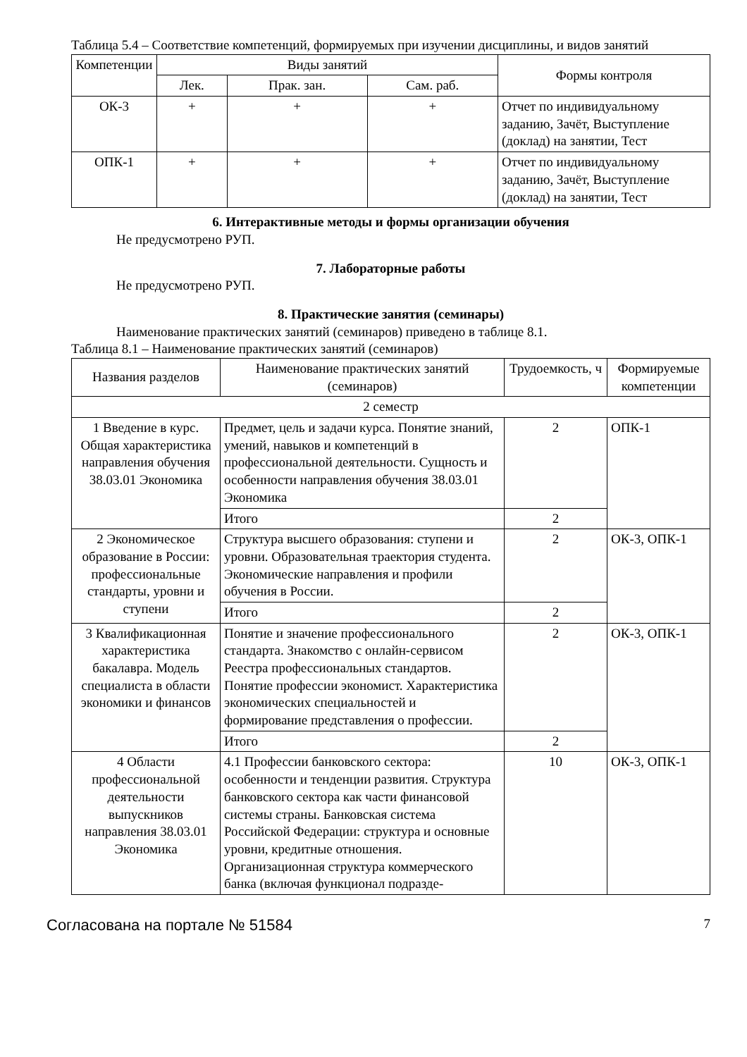Таблица 5.4 – Соответствие компетенций, формируемых при изучении дисциплины, и видов занятий
| Компетенции | Виды занятий | | | Формы контроля |
| --- | --- | --- | --- | --- |
| | Лек. | Прак. зан. | Сам. раб. | |
| ОК-3 | + | + | + | Отчет по индивидуальному заданию, Зачёт, Выступление (доклад) на занятии, Тест |
| ОПК-1 | + | + | + | Отчет по индивидуальному заданию, Зачёт, Выступление (доклад) на занятии, Тест |
6. Интерактивные методы и формы организации обучения
Не предусмотрено РУП.
7. Лабораторные работы
Не предусмотрено РУП.
8. Практические занятия (семинары)
Наименование практических занятий (семинаров) приведено в таблице 8.1.
Таблица 8.1 – Наименование практических занятий (семинаров)
| Названия разделов | Наименование практических занятий (семинаров) | Трудоемкость, ч | Формируемые компетенции |
| --- | --- | --- | --- |
| 2 семестр | | | |
| 1 Введение в курс. Общая характеристика направления обучения 38.03.01 Экономика | Предмет, цель и задачи курса. Понятие знаний, умений, навыков и компетенций в профессиональной деятельности. Сущность и особенности направления обучения 38.03.01 Экономика | 2 | ОПК-1 |
| | Итого | 2 | |
| 2 Экономическое образование в России: профессиональные стандарты, уровни и ступени | Структура высшего образования: ступени и уровни. Образовательная траектория студента. Экономические направления и профили обучения в России. | 2 | ОК-3, ОПК-1 |
| | Итого | 2 | |
| 3 Квалификационная характеристика бакалавра. Модель специалиста в области экономики и финансов | Понятие и значение профессионального стандарта. Знакомство с онлайн-сервисом Реестра профессиональных стандартов. Понятие профессии экономист. Характеристика экономических специальностей и формирование представления о профессии. | 2 | ОК-3, ОПК-1 |
| | Итого | 2 | |
| 4 Области профессиональной деятельности выпускников направления 38.03.01 Экономика | 4.1 Профессии банковского сектора: особенности и тенденции развития. Структура банковского сектора как части финансовой системы страны. Банковская система Российской Федерации: структура и основные уровни, кредитные отношения. Организационная структура коммерческого банка (включая функционал подразде- | 10 | ОК-3, ОПК-1 |
Согласована на портале № 51584 7